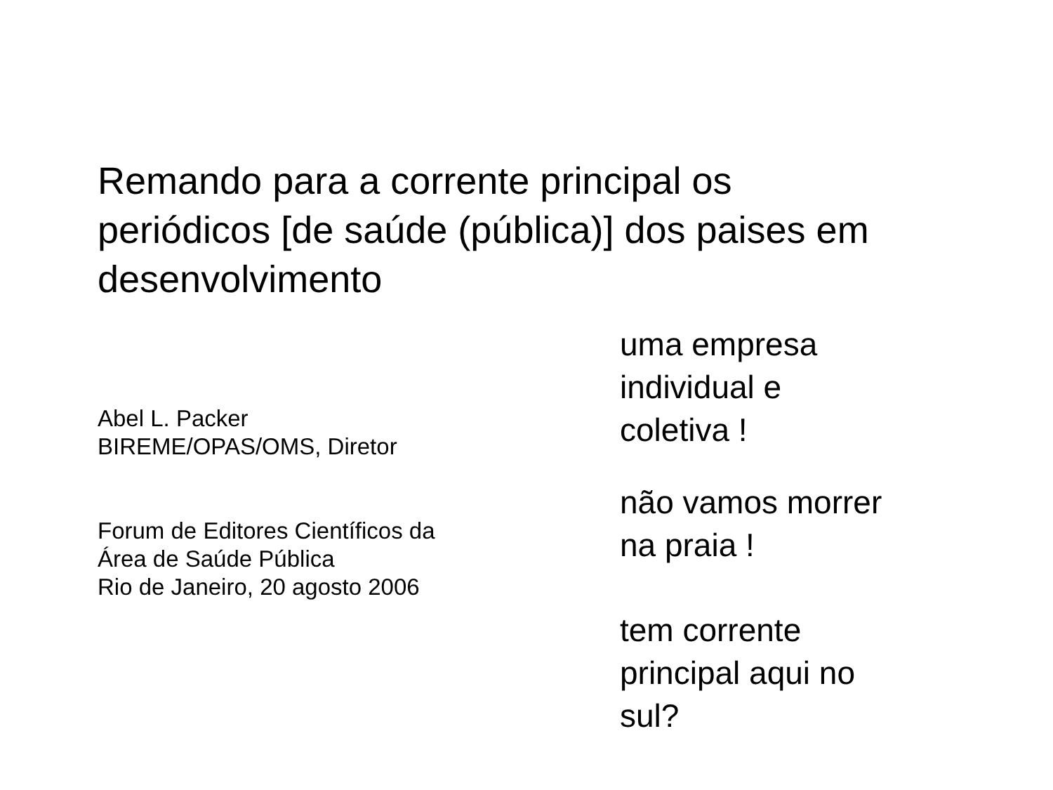Remando para a corrente principal os periódicos [de saúde (pública)] dos paises em desenvolvimento
Abel L. Packer
BIREME/OPAS/OMS, Diretor
Forum de Editores Científicos da
Área de Saúde Pública
Rio de Janeiro, 20 agosto 2006
uma empresa
individual e
coletiva !
não vamos morrer
na praia !
tem corrente
principal aqui no
sul?